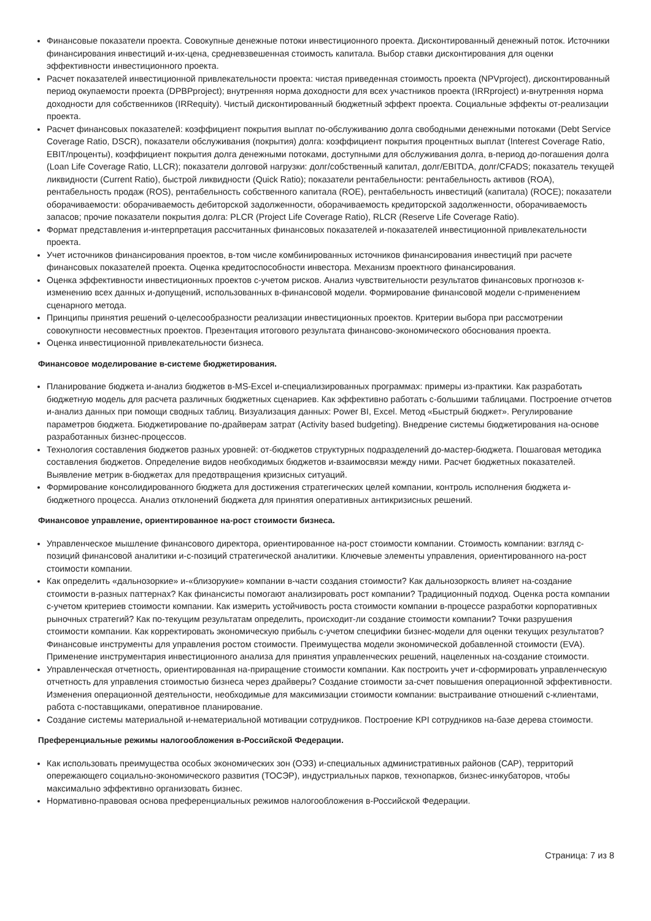Финансовые показатели проекта. Совокупные денежные потоки инвестиционного проекта. Дисконтированный денежный поток. Источники финансирования инвестиций и-их-цена, средневзвешенная стоимость капитала. Выбор ставки дисконтирования для оценки эффективности инвестиционного проекта.
Расчет показателей инвестиционной привлекательности проекта: чистая приведенная стоимость проекта (NPVproject), дисконтированный период окупаемости проекта (DPBPproject); внутренняя норма доходности для всех участников проекта (IRRproject) и-внутренняя норма доходности для собственников (IRRequity). Чистый дисконтированный бюджетный эффект проекта. Социальные эффекты от-реализации проекта.
Расчет финансовых показателей: коэффициент покрытия выплат по-обслуживанию долга свободными денежными потоками (Debt Service Coverage Ratio, DSCR), показатели обслуживания (покрытия) долга: коэффициент покрытия процентных выплат (Interest Coverage Ratio, EBIT/проценты), коэффициент покрытия долга денежными потоками, доступными для обслуживания долга, в-период до-погашения долга (Loan Life Coverage Ratio, LLCR); показатели долговой нагрузки: долг/собственный капитал, долг/EBITDA, долг/CFADS; показатель текущей ликвидности (Current Ratio), быстрой ликвидности (Quick Ratio); показатели рентабельности: рентабельность активов (ROA), рентабельность продаж (ROS), рентабельность собственного капитала (ROE), рентабельность инвестиций (капитала) (ROCE); показатели оборачиваемости: оборачиваемость дебиторской задолженности, оборачиваемость кредиторской задолженности, оборачиваемость запасов; прочие показатели покрытия долга: PLCR (Project Life Coverage Ratio), RLCR (Reserve Life Coverage Ratio).
Формат представления и-интерпретация рассчитанных финансовых показателей и-показателей инвестиционной привлекательности проекта.
Учет источников финансирования проектов, в-том числе комбинированных источников финансирования инвестиций при расчете финансовых показателей проекта. Оценка кредитоспособности инвестора. Механизм проектного финансирования.
Оценка эффективности инвестиционных проектов с-учетом рисков. Анализ чувствительности результатов финансовых прогнозов к-изменению всех данных и-допущений, использованных в-финансовой модели. Формирование финансовой модели с-применением сценарного метода.
Принципы принятия решений о-целесообразности реализации инвестиционных проектов. Критерии выбора при рассмотрении совокупности несовместных проектов. Презентация итогового результата финансово-экономического обоснования проекта.
Оценка инвестиционной привлекательности бизнеса.
Финансовое моделирование в-системе бюджетирования.
Планирование бюджета и-анализ бюджетов в-MS-Excel и-специализированных программах: примеры из-практики. Как разработать бюджетную модель для расчета различных бюджетных сценариев. Как эффективно работать с-большими таблицами. Построение отчетов и-анализ данных при помощи сводных таблиц. Визуализация данных: Power BI, Excel. Метод «Быстрый бюджет». Регулирование параметров бюджета. Бюджетирование по-драйверам затрат (Activity based budgeting). Внедрение системы бюджетирования на-основе разработанных бизнес-процессов.
Технология составления бюджетов разных уровней: от-бюджетов структурных подразделений до-мастер-бюджета. Пошаговая методика составления бюджетов. Определение видов необходимых бюджетов и-взаимосвязи между ними. Расчет бюджетных показателей. Выявление метрик в-бюджетах для предотвращения кризисных ситуаций.
Формирование консолидированного бюджета для достижения стратегических целей компании, контроль исполнения бюджета и-бюджетного процесса. Анализ отклонений бюджета для принятия оперативных антикризисных решений.
Финансовое управление, ориентированное на-рост стоимости бизнеса.
Управленческое мышление финансового директора, ориентированное на-рост стоимости компании. Стоимость компании: взгляд с-позиций финансовой аналитики и-с-позиций стратегической аналитики. Ключевые элементы управления, ориентированного на-рост стоимости компании.
Как определить «дальнозоркие» и-«близорукие» компании в-части создания стоимости? Как дальнозоркость влияет на-создание стоимости в-разных паттернах? Как финансисты помогают анализировать рост компании? Традиционный подход. Оценка роста компании с-учетом критериев стоимости компании. Как измерить устойчивость роста стоимости компании в-процессе разработки корпоративных рыночных стратегий? Как по-текущим результатам определить, происходит-ли создание стоимости компании? Точки разрушения стоимости компании. Как корректировать экономическую прибыль с-учетом специфики бизнес-модели для оценки текущих результатов? Финансовые инструменты для управления ростом стоимости. Преимущества модели экономической добавленной стоимости (EVA). Применение инструментария инвестиционного анализа для принятия управленческих решений, нацеленных на-создание стоимости.
Управленческая отчетность, ориентированная на-приращение стоимости компании. Как построить учет и-сформировать управленческую отчетность для управления стоимостью бизнеса через драйверы? Создание стоимости за-счет повышения операционной эффективности. Изменения операционной деятельности, необходимые для максимизации стоимости компании: выстраивание отношений с-клиентами, работа с-поставщиками, оперативное планирование.
Создание системы материальной и-нематериальной мотивации сотрудников. Построение KPI сотрудников на-базе дерева стоимости.
Преференциальные режимы налогообложения в-Российской Федерации.
Как использовать преимущества особых экономических зон (ОЭЗ) и-специальных административных районов (САР), территорий опережающего социально-экономического развития (ТОСЭР), индустриальных парков, технопарков, бизнес-инкубаторов, чтобы максимально эффективно организовать бизнес.
Нормативно-правовая основа преференциальных режимов налогообложения в-Российской Федерации.
Страница: 7 из 8